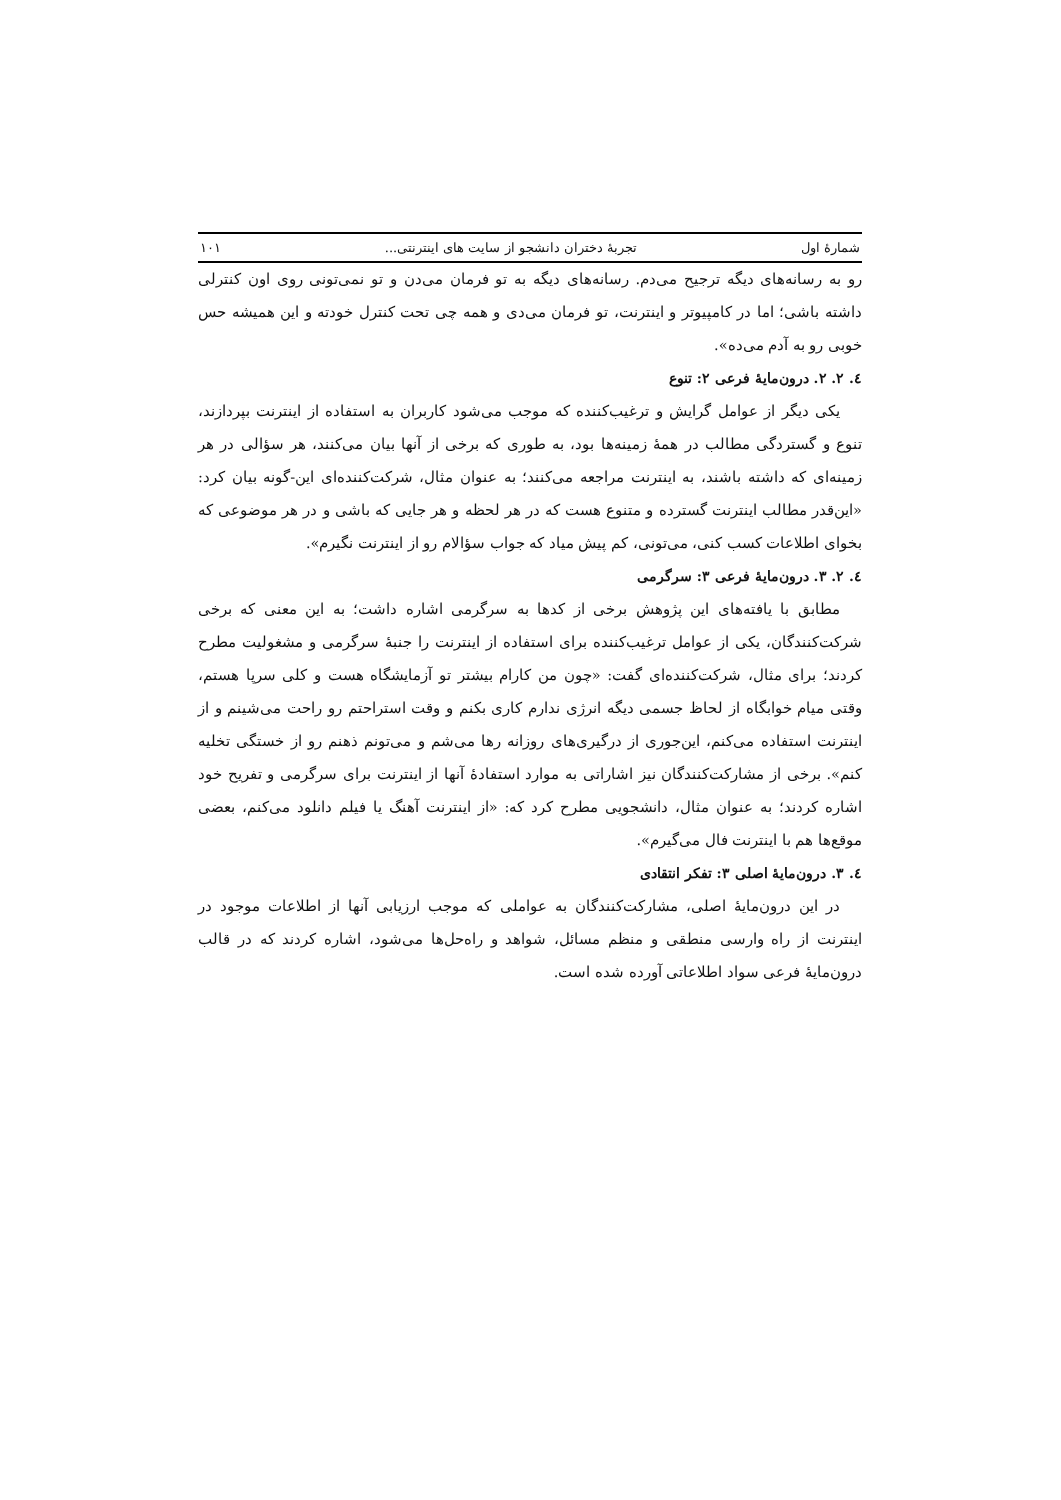شمارهٔ اول تجربهٔ دختران دانشجو از سایت های اینترنتی... ۱۰۱
رو به رسانه‌های دیگه ترجیح می‌دم. رسانه‌های دیگه به تو فرمان می‌دن و تو نمی‌تونی روی اون کنترلی داشته باشی؛ اما در کامپیوتر و اینترنت، تو فرمان می‌دی و همه چی تحت کنترل خودته و این همیشه حس خوبی رو به آدم می‌ده».
٤. ٢. ٢. درون‌مایهٔ فرعی ٢: تنوع
یکی دیگر از عوامل گرایش و ترغیب‌کننده که موجب می‌شود کاربران به استفاده از اینترنت بپردازند، تنوع و گستردگی مطالب در همهٔ زمینه‌ها بود، به طوری که برخی از آنها بیان می‌کنند، هر سؤالی در هر زمینه‌ای که داشته باشند، به اینترنت مراجعه می‌کنند؛ به عنوان مثال، شرکت‌کننده‌ای این-گونه بیان کرد: «این‌قدر مطالب اینترنت گسترده و متنوع هست که در هر لحظه و هر جایی که باشی و در هر موضوعی که بخوای اطلاعات کسب کنی، می‌تونی، کم پیش میاد که جواب سؤالام رو از اینترنت نگیرم».
٤. ٢. ٣. درون‌مایهٔ فرعی ٣: سرگرمی
مطابق با یافته‌های این پژوهش برخی از کدها به سرگرمی اشاره داشت؛ به این معنی که برخی شرکت‌کنندگان، یکی از عوامل ترغیب‌کننده برای استفاده از اینترنت را جنبهٔ سرگرمی و مشغولیت مطرح کردند؛ برای مثال، شرکت‌کننده‌ای گفت: «چون من کارام بیشتر تو آزمایشگاه هست و کلی سرپا هستم، وقتی میام خوابگاه از لحاظ جسمی دیگه انرژی ندارم کاری بکنم و وقت استراحتم رو راحت می‌شینم و از اینترنت استفاده می‌کنم، این‌جوری از درگیری‌های روزانه رها می‌شم و می‌تونم ذهنم رو از خستگی تخلیه کنم». برخی از مشارکت‌کنندگان نیز اشاراتی به موارد استفادهٔ آنها از اینترنت برای سرگرمی و تفریح خود اشاره کردند؛ به عنوان مثال، دانشجویی مطرح کرد که: «از اینترنت آهنگ یا فیلم دانلود می‌کنم، بعضی موقع‌ها هم با اینترنت فال می‌گیرم».
٤. ٣. درون‌مایهٔ اصلی ٣: تفکر انتقادی
در این درون‌مایهٔ اصلی، مشارکت‌کنندگان به عواملی که موجب ارزیابی آنها از اطلاعات موجود در اینترنت از راه وارسی منطقی و منظم مسائل، شواهد و راه‌حل‌ها می‌شود، اشاره کردند که در قالب درون‌مایهٔ فرعی سواد اطلاعاتی آورده شده است.